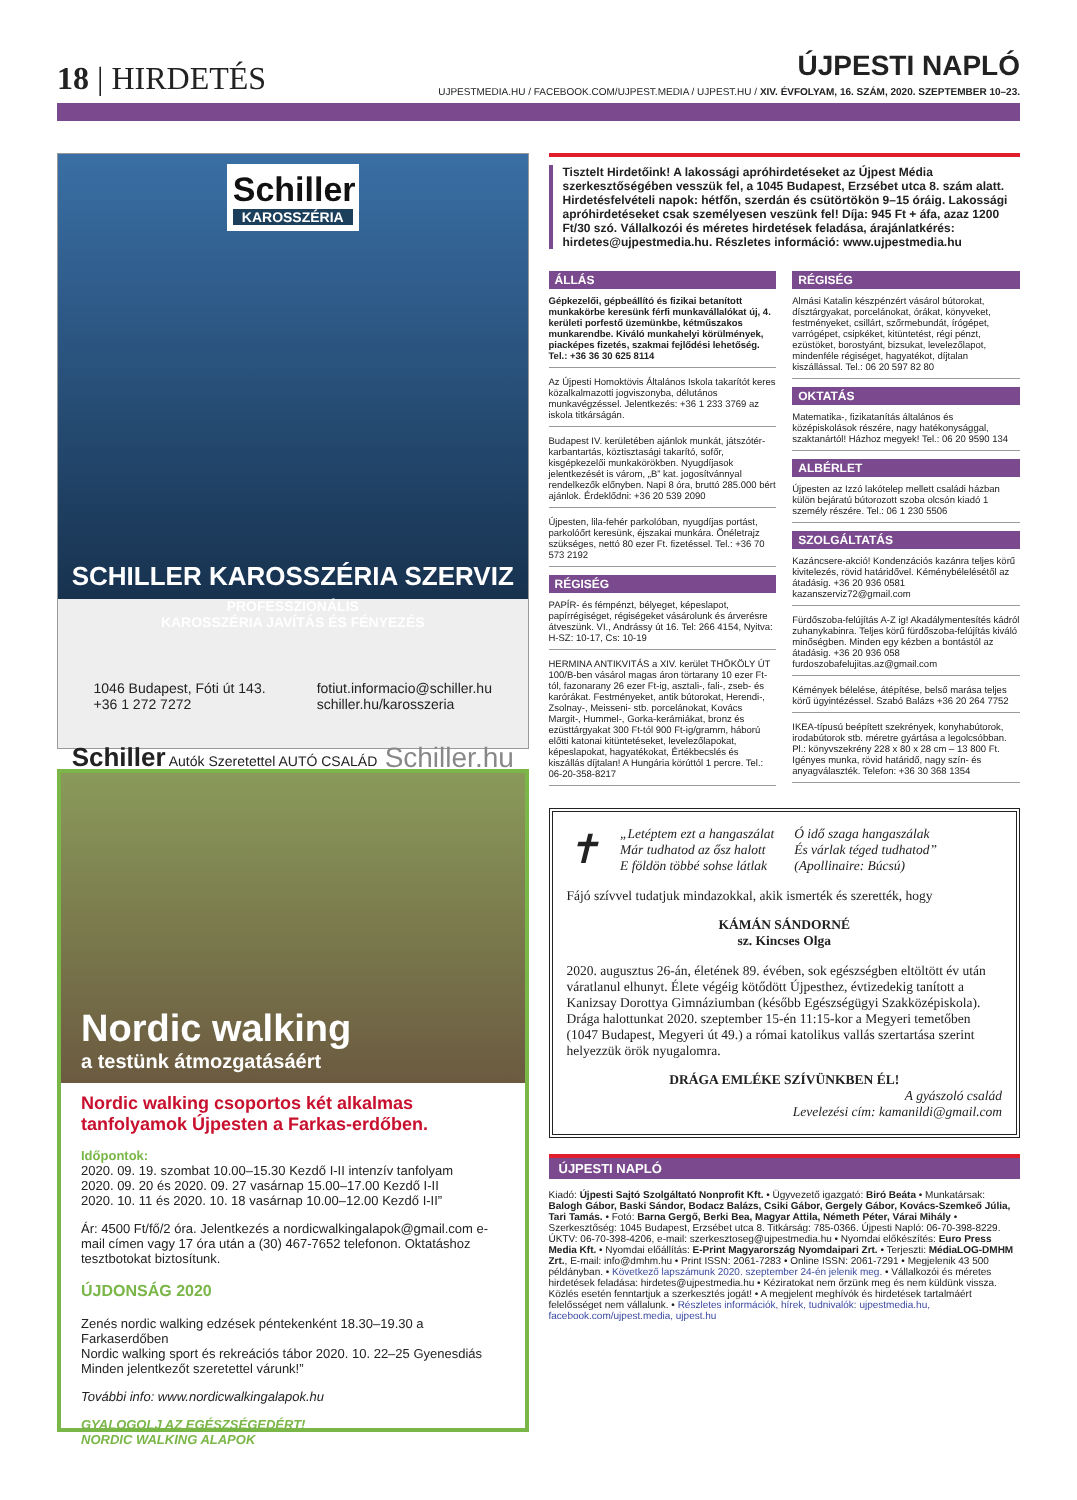18 | HIRDETÉS
ÚJPESTI NAPLÓ
UJPESTMEDIA.HU / FACEBOOK.COM/UJPEST.MEDIA / UJPEST.HU / XIV. ÉVFOLYAM, 16. SZÁM, 2020. SZEPTEMBER 10–23.
Schiller
KAROSSZÉRIA
SCHILLER KAROSSZÉRIA SZERVIZ
PROFESSZIONÁLIS
KAROSSZÉRIA JAVÍTÁS ÉS FÉNYEZÉS
1046 Budapest, Fóti út 143.
+36 1 272 7272
fotiut.informacio@schiller.hu
schiller.hu/karosszeria
Schiller Autók Szeretettel AUTÓ CSALÁD
Schiller.hu
Nordic walking
a testünk átmozgatásáért
Nordic walking csoportos két alkalmas tanfolyamok Újpesten a Farkas-erdőben.
Időpontok:
2020. 09. 19. szombat 10.00–15.30 Kezdő I-II intenzív tanfolyam
2020. 09. 20 és 2020. 09. 27 vasárnap 15.00–17.00 Kezdő I-II
2020. 10. 11 és 2020. 10. 18 vasárnap 10.00–12.00 Kezdő I-II”
Ár: 4500 Ft/fő/2 óra. Jelentkezés a nordicwalkingalapok@gmail.com e-mail címen vagy 17 óra után a (30) 467-7652 telefonon. Oktatáshoz tesztbotokat biztosítunk.
ÚJDONSÁG 2020
Zenés nordic walking edzések péntekenként 18.30–19.30 a Farkaserdőben
Nordic walking sport és rekreációs tábor 2020. 10. 22–25 Gyenesdiás
Minden jelentkezőt szeretettel várunk!”
További info: www.nordicwalkingalapok.hu
GYALOGOLJ AZ EGÉSZSÉGEDÉRT!
NORDIC WALKING ALAPOK
Tisztelt Hirdetőink! A lakossági apróhirdetéseket az Újpest Média szerkesztőségében vesszük fel, a 1045 Budapest, Erzsébet utca 8. szám alatt. Hirdetésfelvételi napok: hétfőn, szerdán és csütörtökön 9–15 óráig. Lakossági apróhirdetéseket csak személyesen veszünk fel! Díja: 945 Ft + áfa, azaz 1200 Ft/30 szó. Vállalkozói és méretes hirdetések feladása, árajánlatkérés: hirdetes@ujpestmedia.hu. Részletes információ: www.ujpestmedia.hu
ÁLLÁS
Gépkezelői, gépbeállító és fizikai betanított munkakörbe keresünk férfi munkavállalókat új, 4. kerületi porfestő üzemünkbe, kétműszakos munkarendbe. Kiváló munkahelyi körülmények, piacképes fizetés, szakmai fejlődési lehetőség. Tel.: +36 36 30 625 8114
Az Újpesti Homoktövis Általános Iskola takarítót keres közalkalmazotti jogviszonyba, délutános munkavégzéssel. Jelentkezés: +36 1 233 3769 az iskola titkárságán.
Budapest IV. kerületében ajánlok munkát, játszótér-karbantartás, köztisztasági takarító, sofőr, kisgépkezelői munkakörökben. Nyugdíjasok jelentkezését is várom, „B” kat. jogosítvánnyal rendelkezők előnyben. Napi 8 óra, bruttó 285.000 bért ajánlok. Érdeklődni: +36 20 539 2090
Újpesten, lila-fehér parkolóban, nyugdíjas portást, parkolóőrt keresünk, éjszakai munkára. Önéletrajz szükséges, nettó 80 ezer Ft. fizetéssel. Tel.: +36 70 573 2192
RÉGISÉG
PAPÍR- és fémpénzt, bélyeget, képeslapot, papírrégiséget, régiségeket vásárolunk és árverésre átveszünk. VI., Andrássy út 16. Tel: 266 4154, Nyitva: H-SZ: 10-17, Cs: 10-19
HERMINA ANTIKVITÁS a XIV. kerület THÖKÖLY ÚT 100/B-ben vásárol magas áron törtarany 10 ezer Ft-tól, fazonarany 26 ezer Ft-ig, asztali-, fali-, zseb- és karórákat. Festményeket, antik bútorokat, Herendi-, Zsolnay-, Meisseni- stb. porcelánokat, Kovács Margit-, Hummel-, Gorka-kerámiákat, bronz és ezüsttárgyakat 300 Ft-tól 900 Ft-ig/gramm, háború előtti katonai kitüntetéseket, levelezőlapokat, képeslapokat, hagyatékokat, Értékbecslés és kiszállás díjtalan! A Hungária körúttól 1 percre. Tel.: 06-20-358-8217
RÉGISÉG
Almási Katalin készpénzért vásárol bútorokat, dísztárgyakat, porcelánokat, órákat, könyveket, festményeket, csillárt, szőrmebundát, írógépet, varrógépet, csipkéket, kitüntetést, régi pénzt, ezüstöket, borostyánt, bizsukat, levelezőlapot, mindenféle régiséget, hagyatékot, díjtalan kiszállással. Tel.: 06 20 597 82 80
OKTATÁS
Matematika-, fizikatanítás általános és középiskolások részére, nagy hatékonysággal, szaktanártól! Házhoz megyek! Tel.: 06 20 9590 134
ALBÉRLET
Újpesten az Izzó lakótelep mellett családi házban külön bejáratú bútorozott szoba olcsón kiadó 1 személy részére. Tel.: 06 1 230 5506
SZOLGÁLTATÁS
Kazáncsere-akció! Kondenzációs kazánra teljes körű kivitelezés, rövid határidővel. Kéménybélelésétől az átadásig. +36 20 936 0581 kazanszerviz72@gmail.com
Fürdőszoba-felújítás A-Z ig! Akadálymentesítés kádról zuhanykabinra. Teljes körű fürdőszoba-felújítás kiváló minőségben. Minden egy kézben a bontástól az átadásig. +36 20 936 058 furdoszobafelujitas.az@gmail.com
Kémények bélelése, átépítése, belső marása teljes körű ügyintézéssel. Szabó Balázs +36 20 264 7752
IKEA-típusú beépített szekrények, konyhabútorok, irodabútorok stb. méretre gyártása a legolcsóbban. Pl.: könyvszekrény 228 x 80 x 28 cm – 13 800 Ft. Igényes munka, rövid határidő, nagy szín- és anyagválaszték. Telefon: +36 30 368 1354
✝
„Letéptem ezt a hangaszálat
Már tudhatod az ősz halott
E földön többé sohse látlak
Ó idő szaga hangaszálak
És várlak téged tudhatod”
(Apollinaire: Búcsú)
Fájó szívvel tudatjuk mindazokkal, akik ismerték és szerették, hogy
KÁMÁN SÁNDORNÉ
sz. Kincses Olga
2020. augusztus 26-án, életének 89. évében, sok egészségben eltöltött év után váratlanul elhunyt. Élete végéig kötődött Újpesthez, évtizedekig tanított a Kanizsay Dorottya Gimnáziumban (később Egészségügyi Szakközépiskola).
Drága halottunkat 2020. szeptember 15-én 11:15-kor a Megyeri temetőben (1047 Budapest, Megyeri út 49.) a római katolikus vallás szertartása szerint helyezzük örök nyugalomra.
DRÁGA EMLÉKE SZÍVÜNKBEN ÉL!
A gyászoló család
Levelezési cím: kamanildi@gmail.com
ÚJPESTI NAPLÓ
Kiadó: Újpesti Sajtó Szolgáltató Nonprofit Kft. • Ügyvezető igazgató: Biró Beáta • Munkatársak: Balogh Gábor, Baski Sándor, Bodacz Balázs, Csiki Gábor, Gergely Gábor, Kovács-Szemkeő Júlia, Tari Tamás. • Fotó: Barna Gergő, Berki Bea, Magyar Attila, Németh Péter, Várai Mihály • Szerkesztőség: 1045 Budapest, Erzsébet utca 8. Titkárság: 785-0366. Újpesti Napló: 06-70-398-8229. ÚKTV: 06-70-398-4206, e-mail: szerkesztoseg@ujpestmedia.hu • Nyomdai előkészítés: Euro Press Media Kft. • Nyomdai előállítás: E-Print Magyarország Nyomdaipari Zrt. • Terjeszti: MédiaLOG-DMHM Zrt., E-mail: info@dmhm.hu • Print ISSN: 2061-7283 • Online ISSN: 2061-7291 • Megjelenik 43 500 példányban. • Következő lapszámunk 2020. szeptember 24-én jelenik meg. • Vállalkozói és méretes hirdetések feladása: hirdetes@ujpestmedia.hu • Kéziratokat nem őrzünk meg és nem küldünk vissza. Közlés esetén fenntartjuk a szerkesztés jogát! • A megjelent meghívók és hirdetések tartalmáért felelősséget nem vállalunk. • Részletes információk, hírek, tudnivalók: ujpestmedia.hu, facebook.com/ujpest.media, ujpest.hu